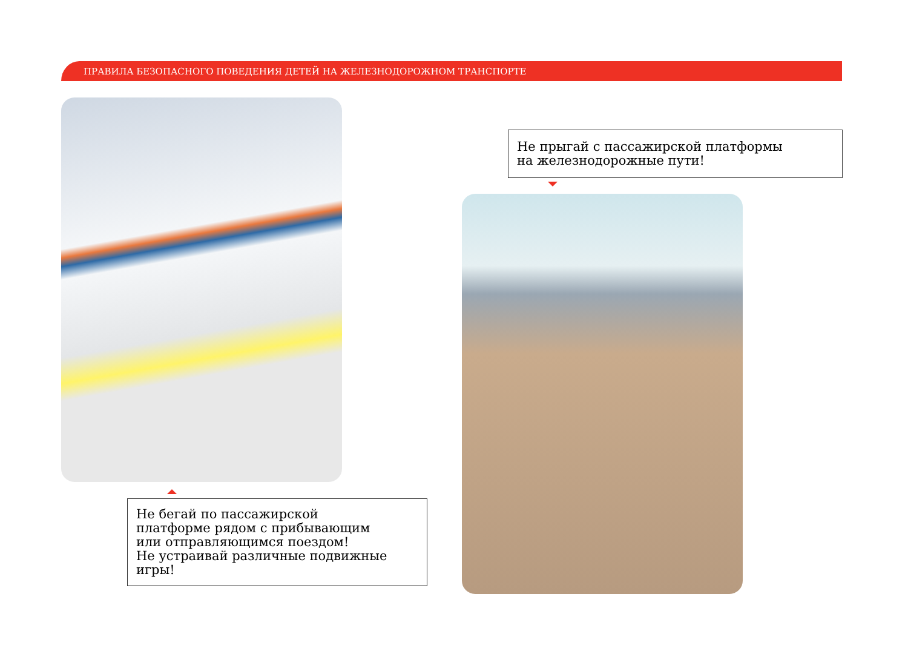ПРАВИЛА БЕЗОПАСНОГО ПОВЕДЕНИЯ ДЕТЕЙ НА ЖЕЛЕЗНОДОРОЖНОМ ТРАНСПОРТЕ
Не прыгай с пассажирской платформы
на железнодорожные пути!
Не бегай по пассажирской
платформе рядом с прибывающим
или отправляющимся поездом!
Не устраивай различные подвижные
игры!